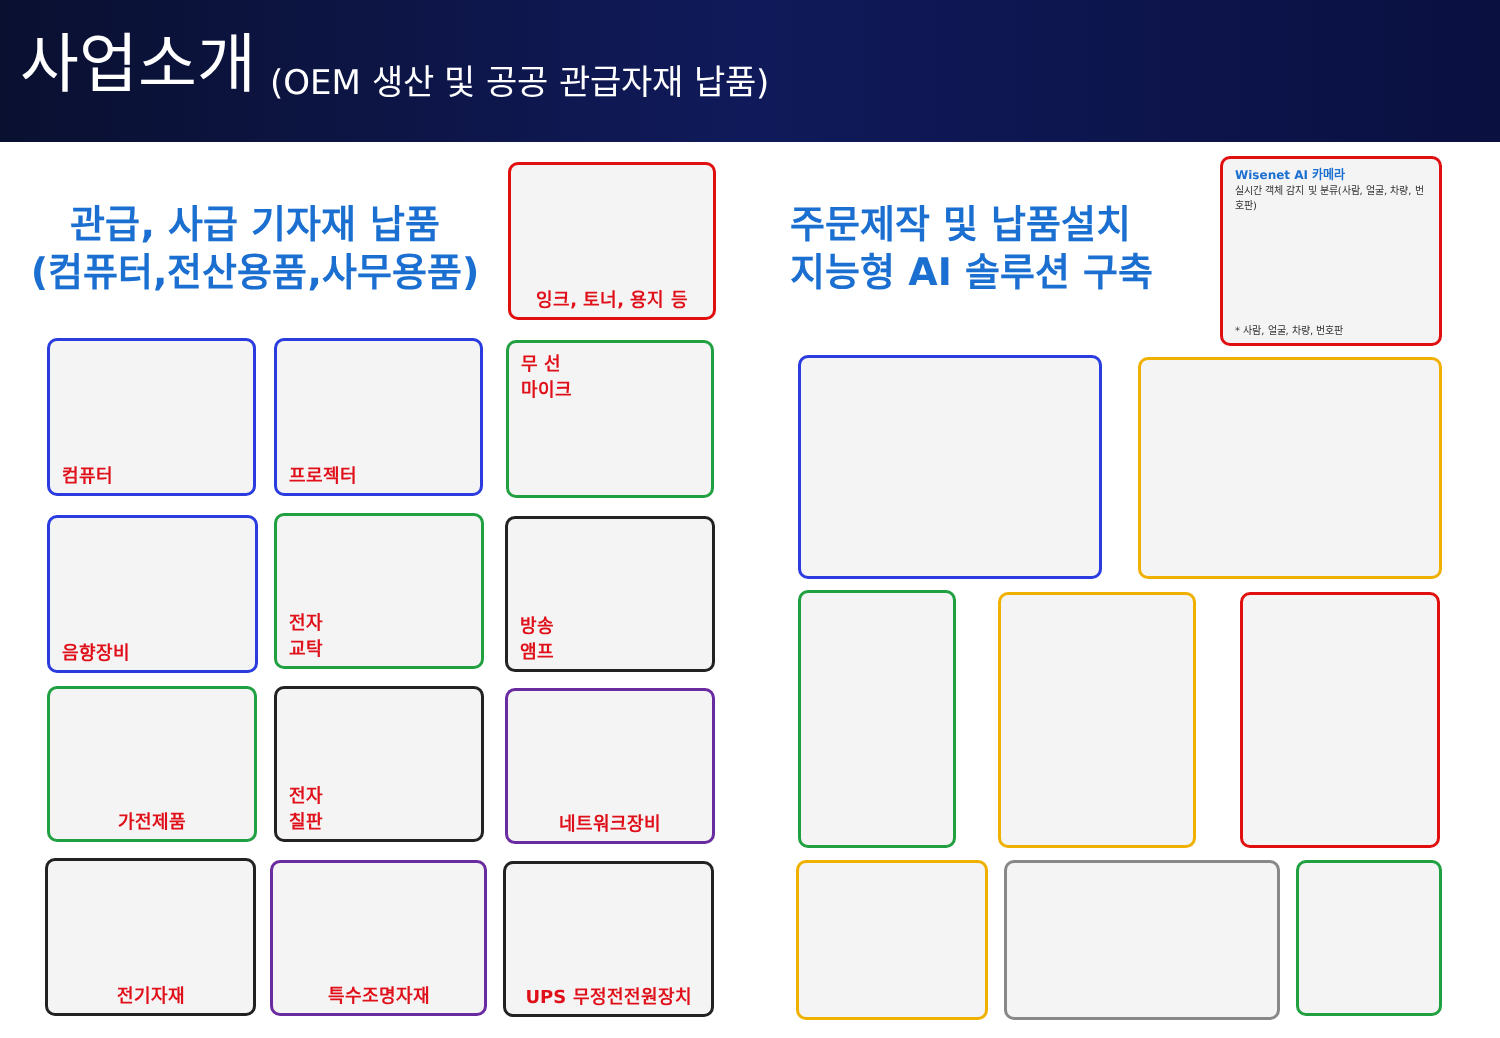사업소개 (OEM 생산 및 공공 관급자재 납품)
관급, 사급 기자재 납품
(컴퓨터,전산용품,사무용품)
잉크, 토너, 용지 등
주문제작 및 납품설치
지능형 AI 솔루션 구축
Wisenet AI 카메라
실시간 객체 감지 및 분류(사람, 얼굴, 차량, 번호판)
* 사람, 얼굴, 차량, 번호판
컴퓨터 프로젝터
무 선
마이크
음향장비
전자
교탁
방송
앰프
가전제품
전자
칠판
네트워크장비
전기자재 특수조명자재 UPS 무정전전원장치